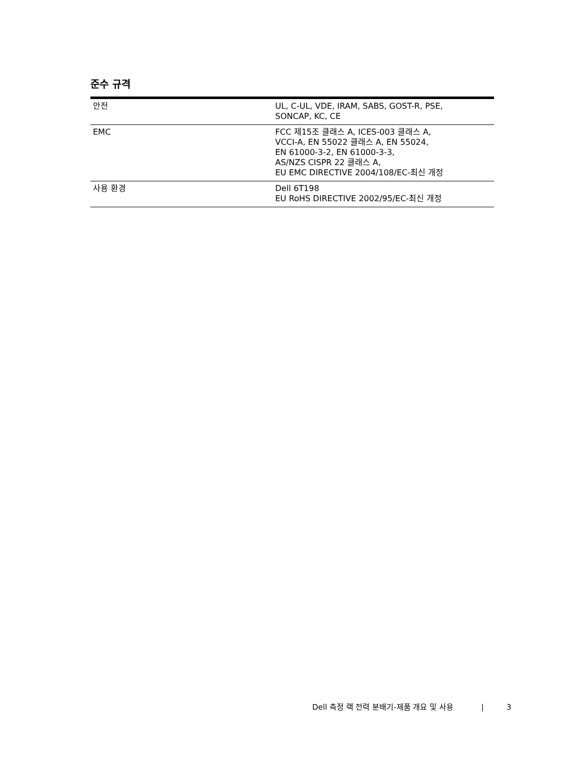준수 규격
| 안전 | UL, C-UL, VDE, IRAM, SABS, GOST-R, PSE, SONCAP, KC, CE |
| EMC | FCC 제15조 클래스 A, ICES-003 클래스 A, VCCI-A, EN 55022 클래스 A, EN 55024, EN 61000-3-2, EN 61000-3-3, AS/NZS CISPR 22 클래스 A, EU EMC DIRECTIVE 2004/108/EC-최신 개정 |
| 사용 환경 | Dell 6T198 EU RoHS DIRECTIVE 2002/95/EC-최신 개정 |
Dell 측정 랙 전력 분배기-제품 개요 및 사용 | 3